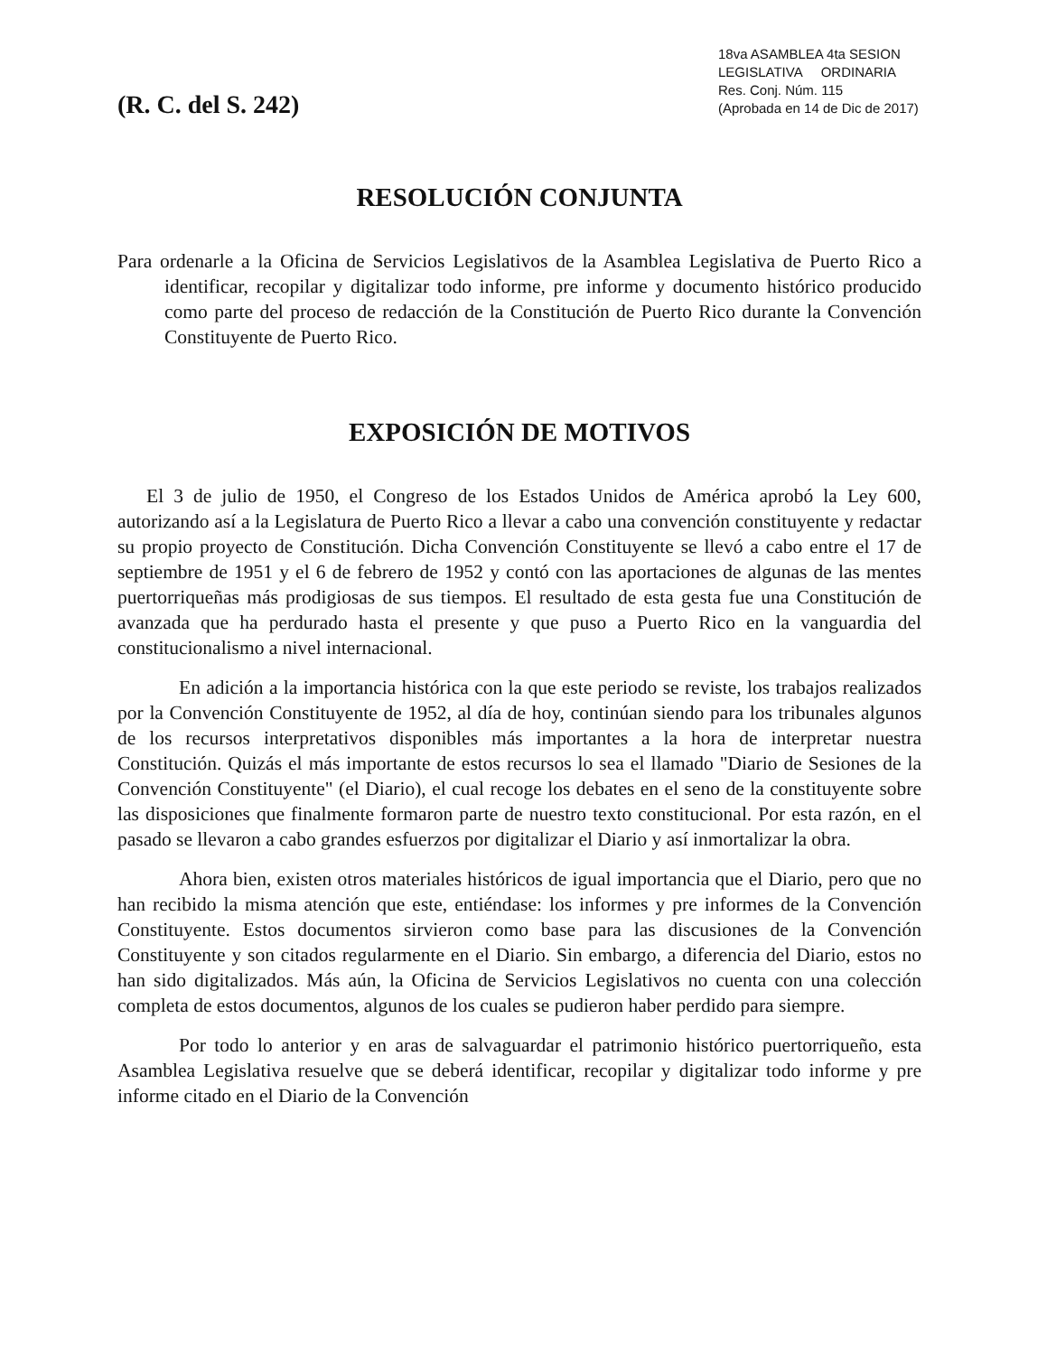18va ASAMBLEA 4ta SESION
LEGISLATIVA ORDINARIA
Res. Conj. Núm. 115
(Aprobada en 14 de Dic de 2017)
(R. C. del S. 242)
RESOLUCIÓN CONJUNTA
Para ordenarle a la Oficina de Servicios Legislativos de la Asamblea Legislativa de Puerto Rico a identificar, recopilar y digitalizar todo informe, pre informe y documento histórico producido como parte del proceso de redacción de la Constitución de Puerto Rico durante la Convención Constituyente de Puerto Rico.
EXPOSICIÓN DE MOTIVOS
El 3 de julio de 1950, el Congreso de los Estados Unidos de América aprobó la Ley 600, autorizando así a la Legislatura de Puerto Rico a llevar a cabo una convención constituyente y redactar su propio proyecto de Constitución. Dicha Convención Constituyente se llevó a cabo entre el 17 de septiembre de 1951 y el 6 de febrero de 1952 y contó con las aportaciones de algunas de las mentes puertorriqueñas más prodigiosas de sus tiempos. El resultado de esta gesta fue una Constitución de avanzada que ha perdurado hasta el presente y que puso a Puerto Rico en la vanguardia del constitucionalismo a nivel internacional.
En adición a la importancia histórica con la que este periodo se reviste, los trabajos realizados por la Convención Constituyente de 1952, al día de hoy, continúan siendo para los tribunales algunos de los recursos interpretativos disponibles más importantes a la hora de interpretar nuestra Constitución. Quizás el más importante de estos recursos lo sea el llamado "Diario de Sesiones de la Convención Constituyente" (el Diario), el cual recoge los debates en el seno de la constituyente sobre las disposiciones que finalmente formaron parte de nuestro texto constitucional. Por esta razón, en el pasado se llevaron a cabo grandes esfuerzos por digitalizar el Diario y así inmortalizar la obra.
Ahora bien, existen otros materiales históricos de igual importancia que el Diario, pero que no han recibido la misma atención que este, entiéndase: los informes y pre informes de la Convención Constituyente. Estos documentos sirvieron como base para las discusiones de la Convención Constituyente y son citados regularmente en el Diario. Sin embargo, a diferencia del Diario, estos no han sido digitalizados. Más aún, la Oficina de Servicios Legislativos no cuenta con una colección completa de estos documentos, algunos de los cuales se pudieron haber perdido para siempre.
Por todo lo anterior y en aras de salvaguardar el patrimonio histórico puertorriqueño, esta Asamblea Legislativa resuelve que se deberá identificar, recopilar y digitalizar todo informe y pre informe citado en el Diario de la Convención